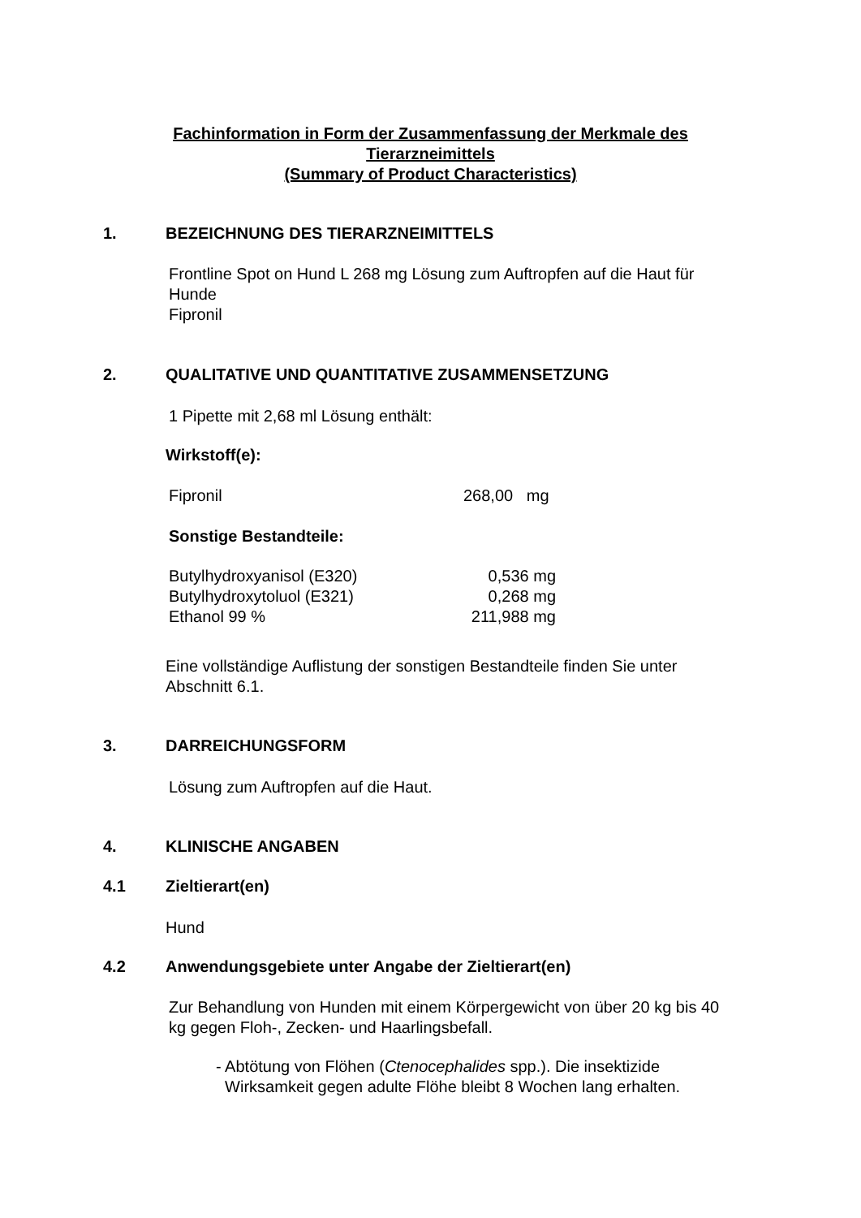Fachinformation in Form der Zusammenfassung der Merkmale des
Tierarzneimittels
(Summary of Product Characteristics)
1. BEZEICHNUNG DES TIERARZNEIMITTELS
Frontline Spot on Hund L 268 mg Lösung zum Auftropfen auf die Haut für
Hunde
Fipronil
2. QUALITATIVE UND QUANTITATIVE ZUSAMMENSETZUNG
1 Pipette mit 2,68 ml Lösung enthält:
Wirkstoff(e):
| Fipronil | 268,00 mg |
Sonstige Bestandteile:
| Butylhydroxyanisol (E320) | 0,536 mg |
| Butylhydroxytoluol (E321) | 0,268 mg |
| Ethanol 99 % | 211,988 mg |
Eine vollständige Auflistung der sonstigen Bestandteile finden Sie unter
Abschnitt 6.1.
3. DARREICHUNGSFORM
Lösung zum Auftropfen auf die Haut.
4. KLINISCHE ANGABEN
4.1 Zieltierart(en)
Hund
4.2 Anwendungsgebiete unter Angabe der Zieltierart(en)
Zur Behandlung von Hunden mit einem Körpergewicht von über 20 kg bis 40
kg gegen Floh-, Zecken- und Haarlingsbefall.
- Abtötung von Flöhen (Ctenocephalides spp.). Die insektizide
Wirksamkeit gegen adulte Flöhe bleibt 8 Wochen lang erhalten.